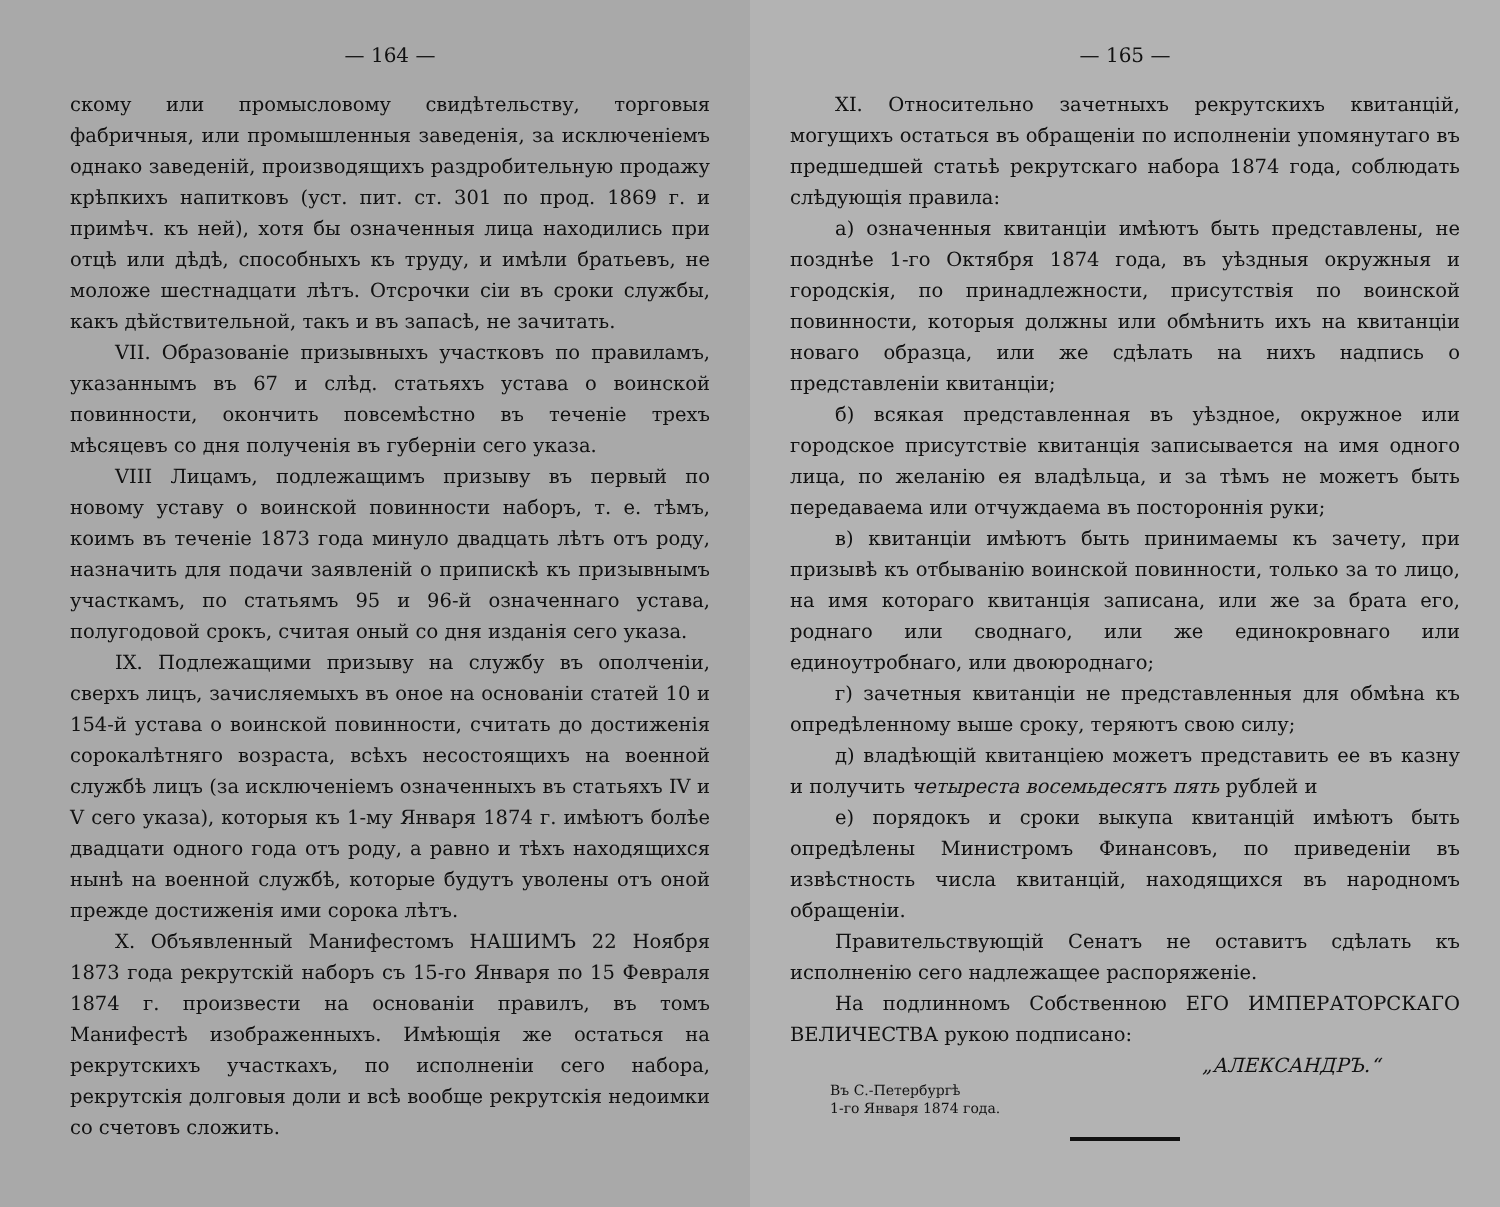— 164 —
скому или промысловому свидѣтельству, торговыя фабричныя, или промышленныя заведенія, за исключеніемъ однако заведеній, производящихъ раздробительную продажу крѣпкихъ напитковъ (уст. пит. ст. 301 по прод. 1869 г. и примѣч. къ ней), хотя бы означенныя лица находились при отцѣ или дѣдѣ, способныхъ къ труду, и имѣли братьевъ, не моложе шестнадцати лѣтъ. Отсрочки сіи въ сроки службы, какъ дѣйствительной, такъ и въ запасѣ, не зачитать.
VII. Образованіе призывныхъ участковъ по правиламъ, указаннымъ въ 67 и слѣд. статьяхъ устава о воинской повинности, окончить повсемѣстно въ теченіе трехъ мѣсяцевъ со дня полученія въ губерніи сего указа.
VIII Лицамъ, подлежащимъ призыву въ первый по новому уставу о воинской повинности наборъ, т. е. тѣмъ, коимъ въ теченіе 1873 года минуло двадцать лѣтъ отъ роду, назначить для подачи заявленій о припискѣ къ призывнымъ участкамъ, по статьямъ 95 и 96-й означеннаго устава, полугодовой срокъ, считая оный со дня изданія сего указа.
IX. Подлежащими призыву на службу въ ополченіи, сверхъ лицъ, зачисляемыхъ въ оное на основаніи статей 10 и 154-й устава о воинской повинности, считать до достиженія сорокалѣтняго возраста, всѣхъ несостоящихъ на военной службѣ лицъ (за исключеніемъ означенныхъ въ статьяхъ IV и V сего указа), которыя къ 1-му Января 1874 г. имѣютъ болѣе двадцати одного года отъ роду, а равно и тѣхъ находящихся нынѣ на военной службѣ, которые будутъ уволены отъ оной прежде достиженія ими сорока лѣтъ.
X. Объявленный Манифестомъ НАШИМЪ 22 Ноября 1873 года рекрутскій наборъ съ 15-го Января по 15 Февраля 1874 г. произвести на основаніи правилъ, въ томъ Манифестѣ изображенныхъ. Имѣющія же остаться на рекрутскихъ участкахъ, по исполненіи сего набора, рекрутскія долговыя доли и всѣ вообще рекрутскія недоимки со счетовъ сложить.
— 165 —
XI. Относительно зачетныхъ рекрутскихъ квитанцій, могущихъ остаться въ обращеніи по исполненіи упомянутаго въ предшедшей статьѣ рекрутскаго набора 1874 года, соблюдать слѣдующія правила:
а) означенныя квитанціи имѣютъ быть представлены, не позднѣе 1-го Октября 1874 года, въ уѣздныя окружныя и городскія, по принадлежности, присутствія по воинской повинности, которыя должны или обмѣнить ихъ на квитанціи новаго образца, или же сдѣлать на нихъ надпись о представленіи квитанціи;
б) всякая представленная въ уѣздное, окружное или городское присутствіе квитанція записывается на имя одного лица, по желанію ея владѣльца, и за тѣмъ не можетъ быть передаваема или отчуждаема въ постороннія руки;
в) квитанціи имѣютъ быть принимаемы къ зачету, при призывѣ къ отбыванію воинской повинности, только за то лицо, на имя котораго квитанція записана, или же за брата его, роднаго или своднаго, или же единокровнаго или единоутробнаго, или двоюроднаго;
г) зачетныя квитанціи не представленныя для обмѣна къ опредѣленному выше сроку, теряютъ свою силу;
д) владѣющій квитанціею можетъ представить ее въ казну и получить четыреста восемьдесятъ пять рублей и
е) порядокъ и сроки выкупа квитанцій имѣютъ быть опредѣлены Министромъ Финансовъ, по приведеніи въ извѣстность числа квитанцій, находящихся въ народномъ обращеніи.
Правительствующій Сенатъ не оставитъ сдѣлать къ исполненію сего надлежащее распоряженіе.
На подлинномъ Собственною ЕГО ИМПЕРАТОРСКАГО ВЕЛИЧЕСТВА рукою подписано:
„АЛЕКСАНДРЪ.“
Въ С.-Петербургѣ
1-го Января 1874 года.